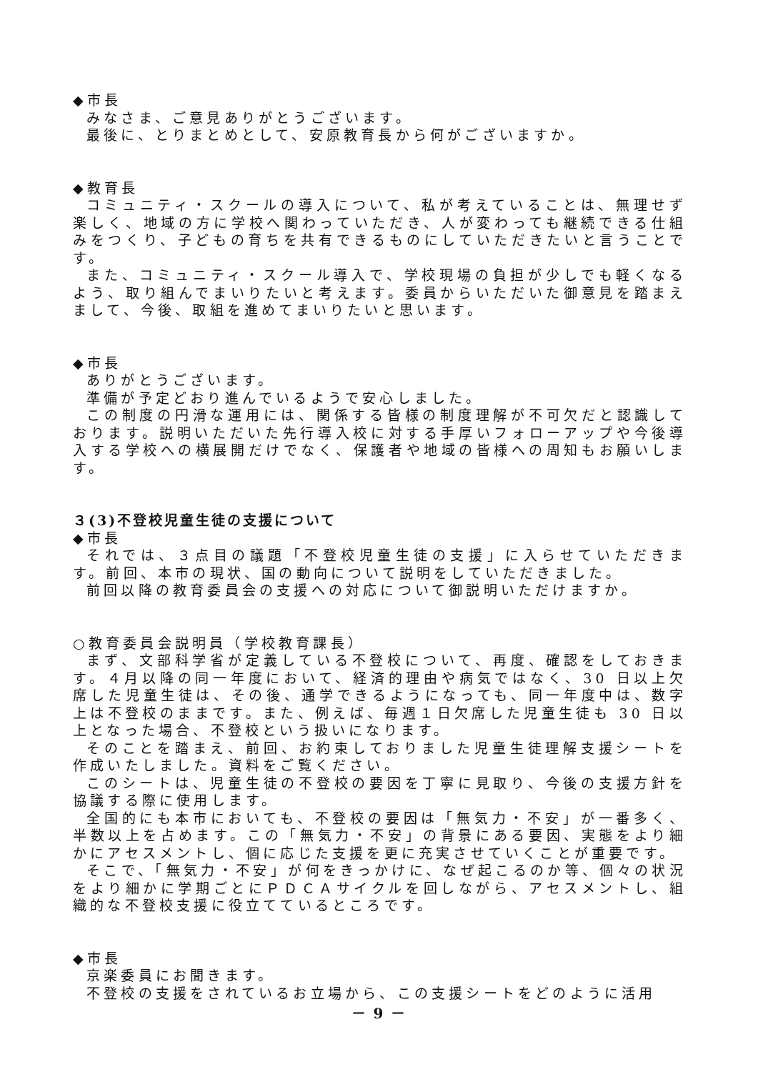◆市長
みなさま、ご意見ありがとうございます。
最後に、とりまとめとして、安原教育長から何がございますか。
◆教育長
コミュニティ・スクールの導入について、私が考えていることは、無理せず楽しく、地域の方に学校へ関わっていただき、人が変わっても継続できる仕組みをつくり、子どもの育ちを共有できるものにしていただきたいと言うことです。
また、コミュニティ・スクール導入で、学校現場の負担が少しでも軽くなるよう、取り組んでまいりたいと考えます。委員からいただいた御意見を踏まえまして、今後、取組を進めてまいりたいと思います。
◆市長
ありがとうございます。
準備が予定どおり進んでいるようで安心しました。
この制度の円滑な運用には、関係する皆様の制度理解が不可欠だと認識しております。説明いただいた先行導入校に対する手厚いフォローアップや今後導入する学校への横展開だけでなく、保護者や地域の皆様への周知もお願いします。
３(3)不登校児童生徒の支援について
◆市長
それでは、３点目の議題「不登校児童生徒の支援」に入らせていただきます。前回、本市の現状、国の動向について説明をしていただきました。
前回以降の教育委員会の支援への対応について御説明いただけますか。
○教育委員会説明員（学校教育課長）
まず、文部科学省が定義している不登校について、再度、確認をしておきます。４月以降の同一年度において、経済的理由や病気ではなく、30 日以上欠席した児童生徒は、その後、通学できるようになっても、同一年度中は、数字上は不登校のままです。また、例えば、毎週１日欠席した児童生徒も 30 日以上となった場合、不登校という扱いになります。
そのことを踏まえ、前回、お約束しておりました児童生徒理解支援シートを作成いたしました。資料をご覧ください。
このシートは、児童生徒の不登校の要因を丁寧に見取り、今後の支援方針を協議する際に使用します。
全国的にも本市においても、不登校の要因は「無気力・不安」が一番多く、半数以上を占めます。この「無気力・不安」の背景にある要因、実態をより細かにアセスメントし、個に応じた支援を更に充実させていくことが重要です。
そこで、「無気力・不安」が何をきっかけに、なぜ起こるのか等、個々の状況をより細かに学期ごとにＰＤＣＡサイクルを回しながら、アセスメントし、組織的な不登校支援に役立てているところです。
◆市長
京楽委員にお聞きます。
不登校の支援をされているお立場から、この支援シートをどのように活用
－ 9 －